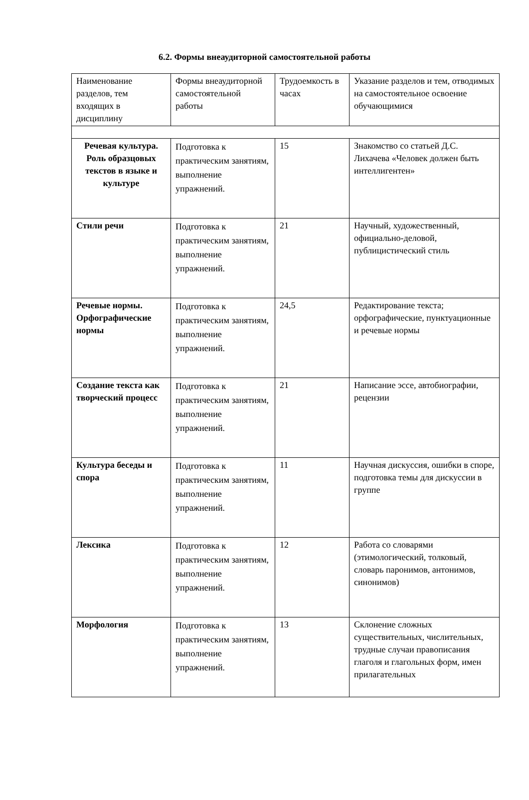6.2. Формы внеаудиторной самостоятельной работы
| Наименование разделов, тем входящих в дисциплину | Формы внеаудиторной самостоятельной работы | Трудоемкость в часах | Указание разделов и тем, отводимых на самостоятельное освоение обучающимися |
| Речевая культура. Роль образцовых текстов в языке и культуре | Подготовка к практическим занятиям, выполнение упражнений. | 15 | Знакомство со статьей Д.С. Лихачева «Человек должен быть интеллигентен» |
| Стили речи | Подготовка к практическим занятиям, выполнение упражнений. | 21 | Научный, художественный, официально-деловой, публицистический стиль |
| Речевые нормы. Орфографические нормы | Подготовка к практическим занятиям, выполнение упражнений. | 24,5 | Редактирование текста; орфографические, пунктуационные и речевые нормы |
| Создание текста как творческий процесс | Подготовка к практическим занятиям, выполнение упражнений. | 21 | Написание эссе, автобиографии, рецензии |
| Культура беседы и спора | Подготовка к практическим занятиям, выполнение упражнений. | 11 | Научная дискуссия, ошибки в споре, подготовка темы для дискуссии в группе |
| Лексика | Подготовка к практическим занятиям, выполнение упражнений. | 12 | Работа со словарями (этимологический, толковый, словарь паронимов, антонимов, синонимов) |
| Морфология | Подготовка к практическим занятиям, выполнение упражнений. | 13 | Склонение сложных существительных, числительных, трудные случаи правописания глаголя и глагольных форм, имен прилагательных |